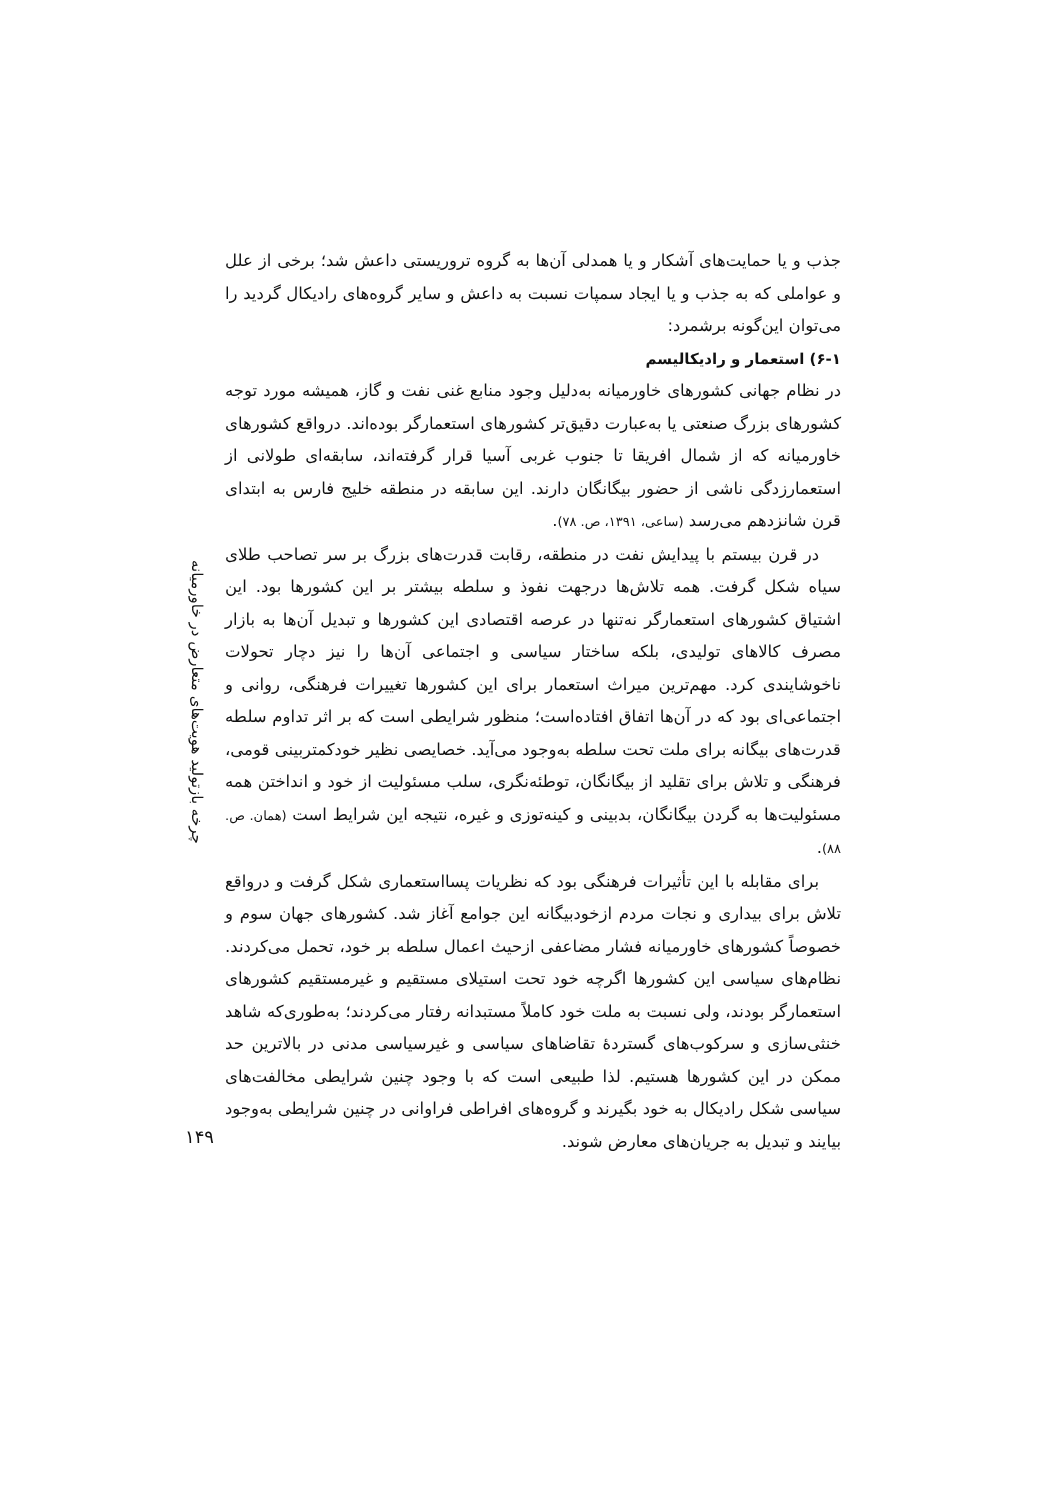جذب و یا حمایت‌های آشکار و یا همدلی آن‌ها به گروه تروریستی داعش شد؛ برخی از علل و عواملی که به جذب و یا ایجاد سمپات نسبت به داعش و سایر گروه‌های رادیکال گردید را می‌توان این‌گونه برشمرد:
۶-۱) استعمار و رادیکالیسم
در نظام جهانی کشورهای خاورمیانه به‌دلیل وجود منابع غنی نفت و گاز، همیشه مورد توجه کشورهای بزرگ صنعتی یا به‌عبارت دقیق‌تر کشورهای استعمارگر بوده‌اند. درواقع کشورهای خاورمیانه که از شمال افریقا تا جنوب غربی آسیا قرار گرفته‌اند، سابقه‌ای طولانی از استعمارزدگی ناشی از حضور بیگانگان دارند. این سابقه در منطقه خلیج فارس به ابتدای قرن شانزدهم می‌رسد (ساعی، ۱۳۹۱، ص. ۷۸).
در قرن بیستم با پیدایش نفت در منطقه، رقابت قدرت‌های بزرگ بر سر تصاحب طلای سیاه شکل گرفت. همه تلاش‌ها درجهت نفوذ و سلطه بیشتر بر این کشورها بود. این اشتیاق کشورهای استعمارگر نه‌تنها در عرصه اقتصادی این کشورها و تبدیل آن‌ها به بازار مصرف کالاهای تولیدی، بلکه ساختار سیاسی و اجتماعی آن‌ها را نیز دچار تحولات ناخوشایندی کرد. مهم‌ترین میراث استعمار برای این کشورها تغییرات فرهنگی، روانی و اجتماعی‌ای بود که در آن‌ها اتفاق افتاده‌است؛ منظور شرایطی است که بر اثر تداوم سلطه قدرت‌های بیگانه برای ملت تحت سلطه به‌وجود می‌آید. خصایصی نظیر خودکمتربینی قومی، فرهنگی و تلاش برای تقلید از بیگانگان، توطئه‌نگری، سلب مسئولیت از خود و انداختن همه مسئولیت‌ها به گردن بیگانگان، بدبینی و کینه‌توزی و غیره، نتیجه این شرایط است (همان. ص. ۸۸).
برای مقابله با این تأثیرات فرهنگی بود که نظریات پسااستعماری شکل گرفت و درواقع تلاش برای بیداری و نجات مردم ازخودبیگانه این جوامع آغاز شد. کشورهای جهان سوم و خصوصاً کشورهای خاورمیانه فشار مضاعفی ازحیث اعمال سلطه بر خود، تحمل می‌کردند. نظام‌های سیاسی این کشورها اگرچه خود تحت استیلای مستقیم و غیرمستقیم کشورهای استعمارگر بودند، ولی نسبت به ملت خود کاملاً مستبدانه رفتار می‌کردند؛ به‌طوری‌که شاهد خنثی‌سازی و سرکوب‌های گستردهٔ تقاضاهای سیاسی و غیرسیاسی مدنی در بالاترین حد ممکن در این کشورها هستیم. لذا طبیعی است که با وجود چنین شرایطی مخالفت‌های سیاسی شکل رادیکال به خود بگیرند و گروه‌های افراطی فراوانی در چنین شرایطی به‌وجود بیایند و تبدیل به جریان‌های معارض شوند.
چرخه بازتولید هویت‌های متعارض در خاورمیانه
۱۴۹